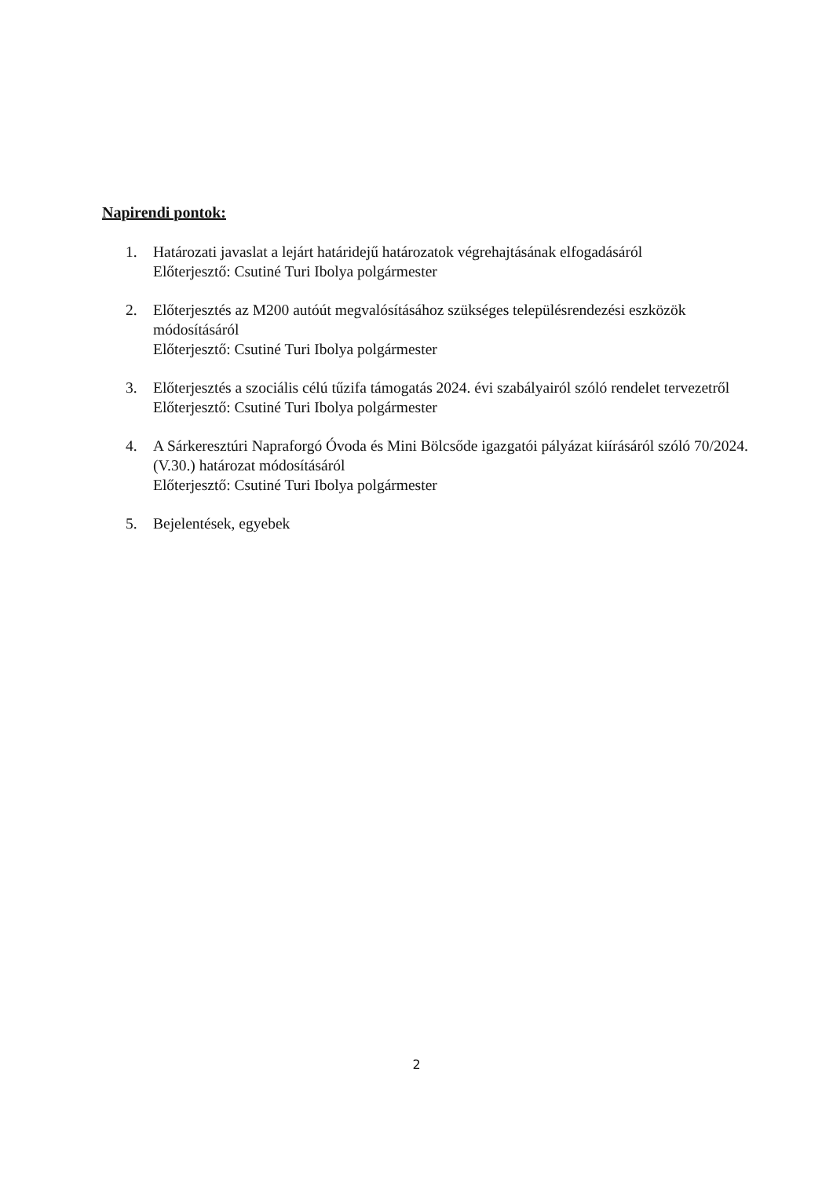Napirendi pontok:
1. Határozati javaslat a lejárt határidejű határozatok végrehajtásának elfogadásáról
Előterjesztő: Csutiné Turi Ibolya polgármester
2. Előterjesztés az M200 autóút megvalósításához szükséges településrendezési eszközök módosításáról
Előterjesztő: Csutiné Turi Ibolya polgármester
3. Előterjesztés a szociális célú tűzifa támogatás 2024. évi szabályairól szóló rendelet tervezetről
Előterjesztő: Csutiné Turi Ibolya polgármester
4. A Sárkeresztúri Napraforgó Óvoda és Mini Bölcsőde igazgatói pályázat kiírásáról szóló 70/2024. (V.30.) határozat módosításáról
Előterjesztő: Csutiné Turi Ibolya polgármester
5. Bejelentések, egyebek
2